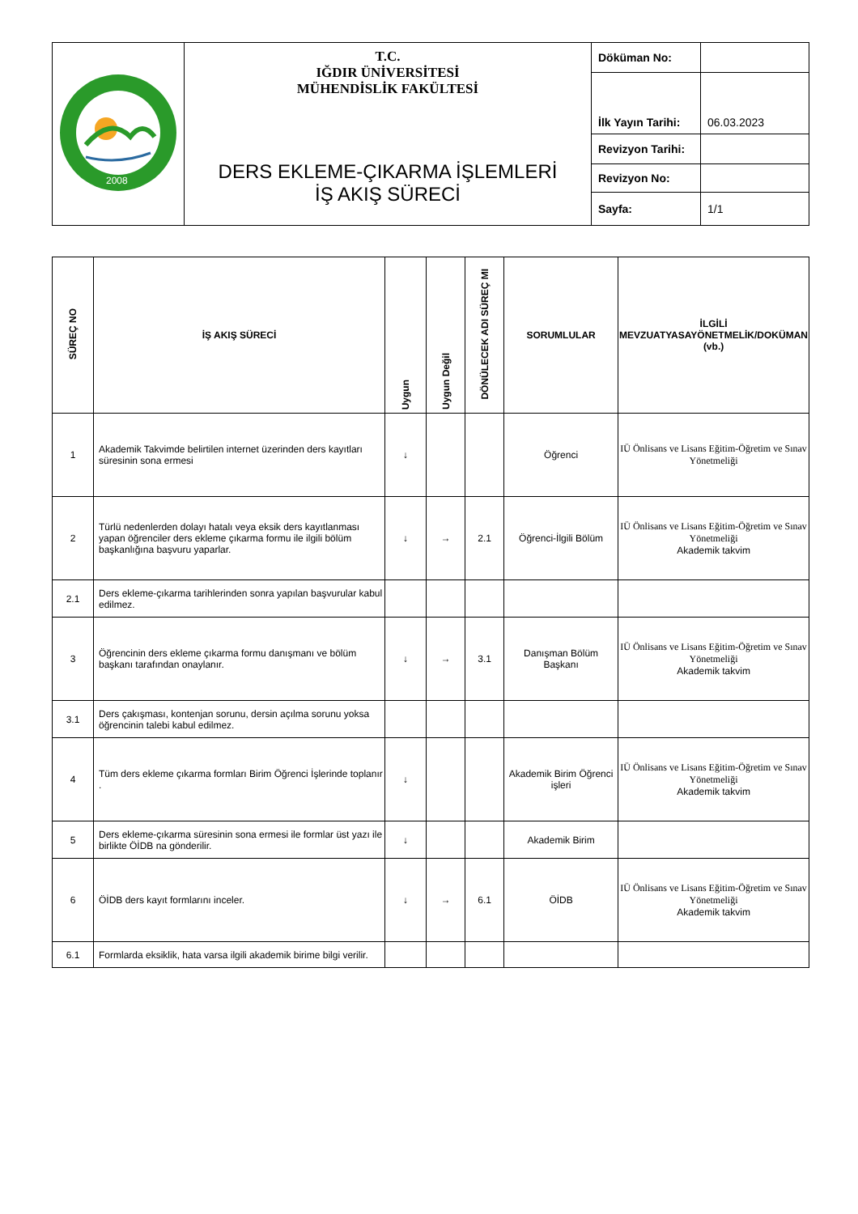| 2008 | T.C. IĞDIR ÜNİVERSİTESİ MÜHENDİSLİK FAKÜLTESİ DERS EKLEME-ÇIKARMA İŞLEMLERİ İŞ AKIŞ SÜRECİ | Döküman No: | |
| | | İlk Yayın Tarihi: | 06.03.2023 |
| | | Revizyon Tarihi: | |
| | | Revizyon No: | |
| | | Sayfa: | 1/1 |
| SÜREÇ NO | İŞ AKIŞ SÜRECİ | Uygun | Uygun Değil | DÖNÜLECEK ADI SÜREÇ MI | SORUMLULAR | İLGİLİ MEVZUATYASAYÖNETMELİK/DOKÜMAN (vb.) |
| --- | --- | --- | --- | --- | --- | --- |
| 1 | Akademik Takvimde belirtilen internet üzerinden ders kayıtları süresinin sona ermesi | ↓ | | | Öğrenci | IÜ Önlisans ve Lisans Eğitim-Öğretim ve Sınav Yönetmeliği |
| 2 | Türlü nedenlerden dolayı hatalı veya eksik ders kayıtlanması yapan öğrenciler ders ekleme çıkarma formu ile ilgili bölüm başkanlığına başvuru yaparlar. | ↓ | → | 2.1 | Öğrenci-İlgili Bölüm | IÜ Önlisans ve Lisans Eğitim-Öğretim ve Sınav Yönetmeliği Akademik takvim |
| 2.1 | Ders ekleme-çıkarma tarihlerinden sonra yapılan başvurular kabul edilmez. | | | | | |
| 3 | Öğrencinin ders ekleme çıkarma formu danışmanı ve bölüm başkanı tarafından onaylanır. | ↓ | → | 3.1 | Danışman Bölüm Başkanı | IÜ Önlisans ve Lisans Eğitim-Öğretim ve Sınav Yönetmeliği Akademik takvim |
| 3.1 | Ders çakışması, kontenjan sorunu, dersin açılma sorunu yoksa öğrencinin talebi kabul edilmez. | | | | | |
| 4 | Tüm ders ekleme çıkarma formları Birim Öğrenci İşlerinde toplanır . | ↓ | | | Akademik Birim Öğrenci işleri | IÜ Önlisans ve Lisans Eğitim-Öğretim ve Sınav Yönetmeliği Akademik takvim |
| 5 | Ders ekleme-çıkarma süresinin sona ermesi ile formlar üst yazı ile birlikte ÖİDB na gönderilir. | ↓ | | | Akademik Birim | |
| 6 | ÖİDB ders kayıt formlarını inceler. | ↓ | → | 6.1 | ÖİDB | IÜ Önlisans ve Lisans Eğitim-Öğretim ve Sınav Yönetmeliği Akademik takvim |
| 6.1 | Formlarda eksiklik, hata varsa ilgili akademik birime bilgi verilir. | | | | | |